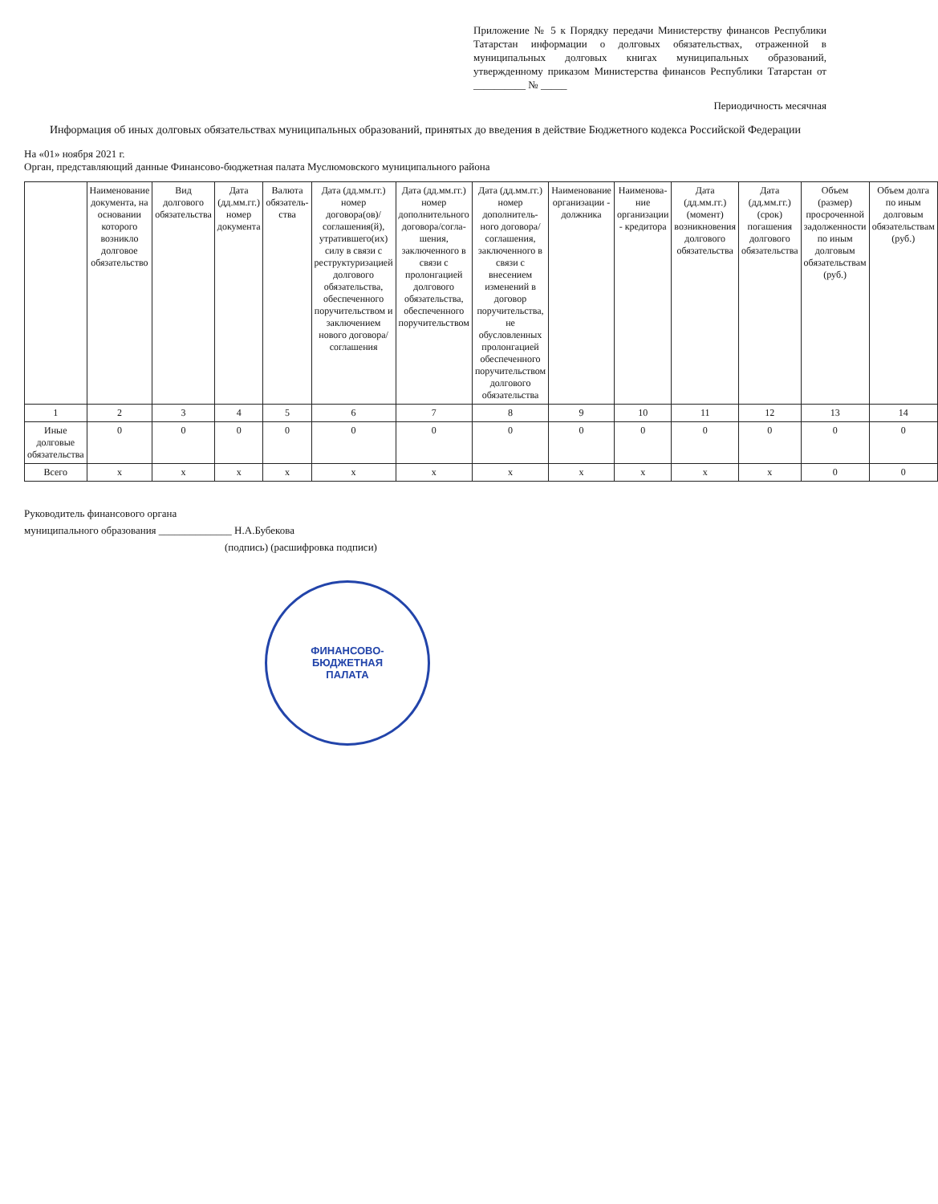Приложение № 5 к Порядку передачи Министерству финансов Республики Татарстан информации о долговых обязательствах, отраженной в муниципальных долговых книгах муниципальных образований, утвержденному приказом Министерства финансов Республики Татарстан от __________ № _____
Периодичность месячная
Информация об иных долговых обязательствах муниципальных образований, принятых до введения в действие Бюджетного кодекса Российской Федерации
На «01» ноября 2021 г.
Орган, представляющий данные Финансово-бюджетная палата Муслюмовского муниципального района
| | Наименование документа, на основании которого возникло долговое обязательство | Вид долгового обязательства | Дата (дд.мм.гг.) номер документа | Валюта обязатель-ства | Дата (дд.мм.гг.) номер договора(ов)/ соглашения(й), утратившего(их) силу в связи с реструктуризацией долгового обязательства, обеспеченного поручительством и заключением нового договора/соглашения | Дата (дд.мм.гг.) номер дополнительного договора/согла-шения, заключенного в связи с пролонгацией долгового обязательства, обеспеченного поручительством | Дата (дд.мм.гг.) номер дополнитель-ного договора/ соглашения, заключенного в связи с внесением изменений в договор поручительства, не обусловленных пролонгацией обеспеченного поручительством долгового обязательства | Наименование организации - должника | Наименова-ние организации - кредитора | Дата (дд.мм.гг.) (момент) возникновения долгового обязательства | Дата (дд.мм.гг.) (срок) погашения долгового обязательства | Объем (размер) просроченной задолженности по иным долговым обязательствам (руб.) | Объем долга по иным долговым обязательствам (руб.) |
| --- | --- | --- | --- | --- | --- | --- | --- | --- | --- | --- | --- | --- | --- |
| 1 | 2 | 3 | 4 | 5 | 6 | 7 | 8 | 9 | 10 | 11 | 12 | 13 | 14 |
| Иные долговые обязательства | 0 | 0 | 0 | 0 | 0 | 0 | 0 | 0 | 0 | 0 | 0 | 0 | 0 |
| Всего | x | x | x | x | x | x | x | x | x | x | x | 0 | 0 |
Руководитель финансового органа
муниципального образования ______________ Н.А.Бубекова
(подпись) (расшифровка подписи)
ФИНАНСОВО-
БЮДЖЕТНАЯ
ПАЛАТА